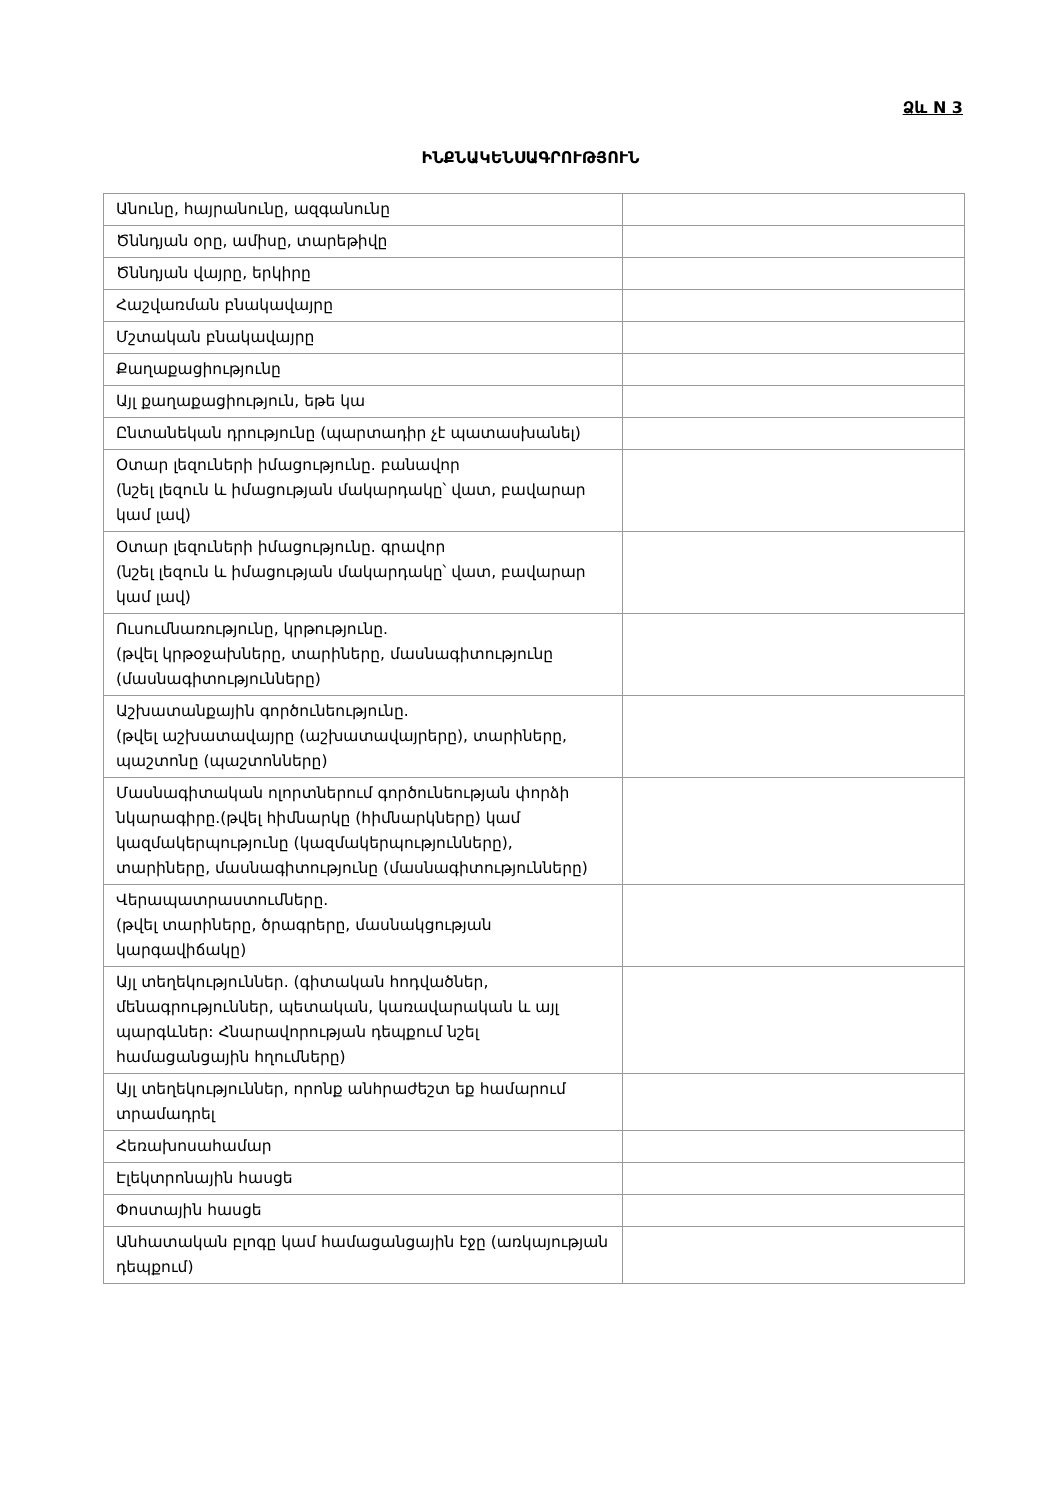Ձև N 3
ԻՆՔՆԱԿԵՆՍԱԳՐՈՒԹՅՈՒՆ
| Անունը, հայրանունը, ազգանունը | |
| Ծննդյան օրը, ամիսը, տարեթիվը | |
| Ծննդյան վայրը, երկիրը | |
| Հաշվառման բնակավայրը | |
| Մշտական բնակավայրը | |
| Քաղաքացիությունը | |
| Այլ քաղաքացիություն, եթե կա | |
| Ընտանեկան դրությունը (պարտադիր չէ պատասխանել) | |
| Օտար լեզուների իմացությունը. բանավոր (նշել լեզուն և իմացության մակարդակը՝ վատ, բավարար կամ լավ) | |
| Օտար լեզուների իմացությունը. գրավոր (նշել լեզուն և իմացության մակարդակը՝ վատ, բավարար կամ լավ) | |
| Ուսումնառությունը, կրթությունը. (թվել կրթօջախները, տարիները, մասնագիտությունը (մասնագիտությունները) | |
| Աշխատանքային գործունեությունը. (թվել աշխատավայրը (աշխատավայրերը), տարիները, պաշտոնը (պաշտոնները) | |
| Մասնագիտական ոլորտներում գործունեության փորձի նկարագիրը.(թվել հիմնարկը (հիմնարկները) կամ կազմակերպությունը (կազմակերպությունները), տարիները, մասնագիտությունը (մասնագիտությունները) | |
| Վերապատրաստումները. (թվել տարիները, ծրագրերը, մասնակցության կարգավիճակը) | |
| Այլ տեղեկություններ. (գիտական հոդվածներ, մենագրություններ, պետական, կառավարական և այլ պարգևներ: Հնարավորության դեպքում նշել համացանցային հղումները) | |
| Այլ տեղեկություններ, որոնք անհրաժեշտ եք համարում տրամադրել | |
| Հեռախոսահամար | |
| Էլեկտրոնային հասցե | |
| Փոստային հասցե | |
| Անհատական բլոգը կամ համացանցային էջը (առկայության դեպքում) | |